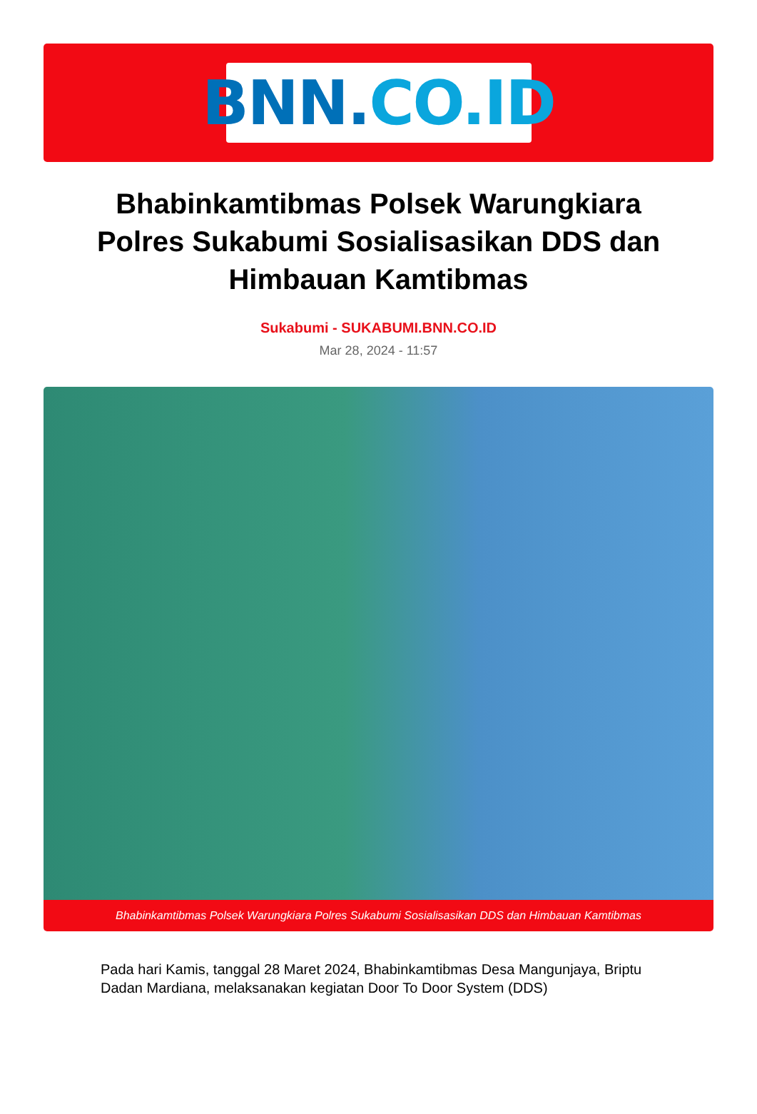BNN. CO.ID
Bhabinkamtibmas Polsek Warungkiara Polres Sukabumi Sosialisasikan DDS dan Himbauan Kamtibmas
Sukabumi - SUKABUMI.BNN.CO.ID
Mar 28, 2024 - 11:57
Bhabinkamtibmas Polsek Warungkiara Polres Sukabumi Sosialisasikan DDS dan Himbauan Kamtibmas
Pada hari Kamis, tanggal 28 Maret 2024, Bhabinkamtibmas Desa Mangunjaya, Briptu Dadan Mardiana, melaksanakan kegiatan Door To Door System (DDS)